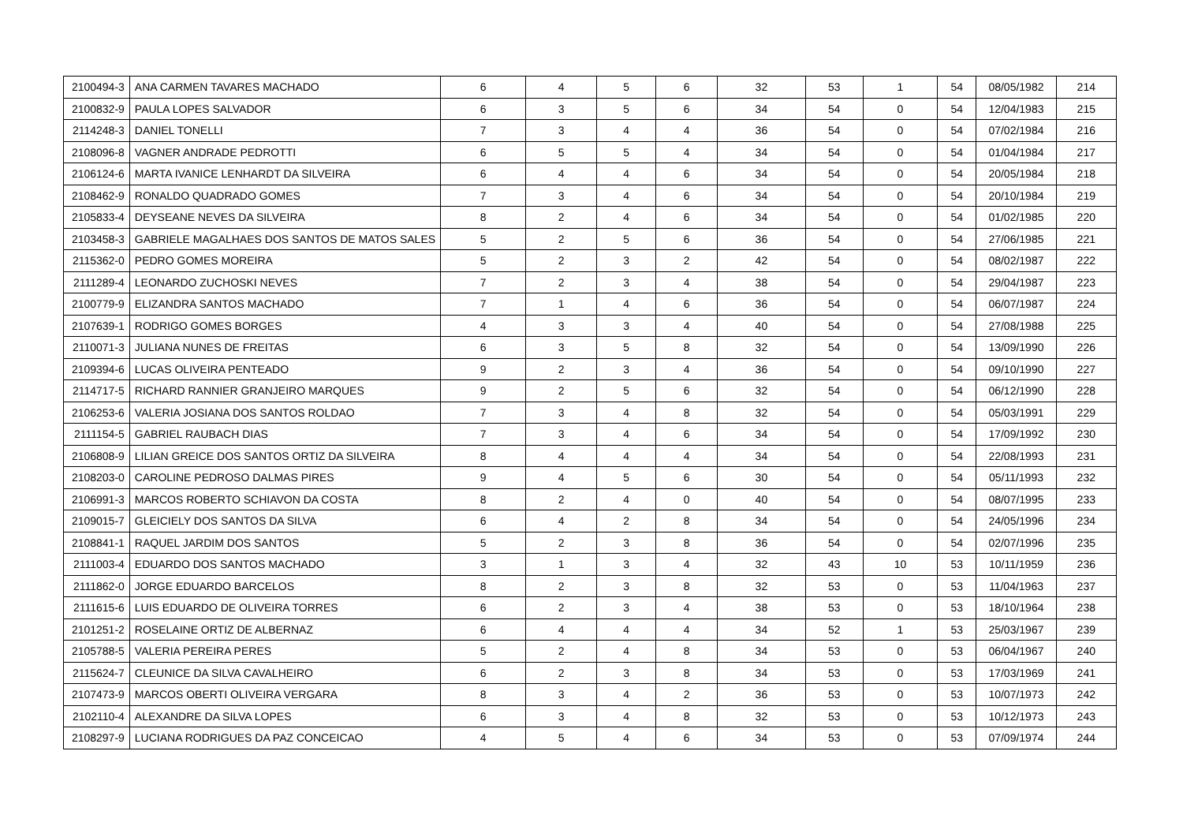| 2100494-3 | ANA CARMEN TAVARES MACHADO | 6 | 4 | 5 | 6 | 32 | 53 | 1 | 54 | 08/05/1982 | 214 |
| 2100832-9 | PAULA LOPES SALVADOR | 6 | 3 | 5 | 6 | 34 | 54 | 0 | 54 | 12/04/1983 | 215 |
| 2114248-3 | DANIEL TONELLI | 7 | 3 | 4 | 4 | 36 | 54 | 0 | 54 | 07/02/1984 | 216 |
| 2108096-8 | VAGNER ANDRADE PEDROTTI | 6 | 5 | 5 | 4 | 34 | 54 | 0 | 54 | 01/04/1984 | 217 |
| 2106124-6 | MARTA IVANICE LENHARDT DA SILVEIRA | 6 | 4 | 4 | 6 | 34 | 54 | 0 | 54 | 20/05/1984 | 218 |
| 2108462-9 | RONALDO QUADRADO GOMES | 7 | 3 | 4 | 6 | 34 | 54 | 0 | 54 | 20/10/1984 | 219 |
| 2105833-4 | DEYSEANE NEVES DA SILVEIRA | 8 | 2 | 4 | 6 | 34 | 54 | 0 | 54 | 01/02/1985 | 220 |
| 2103458-3 | GABRIELE MAGALHAES DOS SANTOS DE MATOS SALES | 5 | 2 | 5 | 6 | 36 | 54 | 0 | 54 | 27/06/1985 | 221 |
| 2115362-0 | PEDRO GOMES MOREIRA | 5 | 2 | 3 | 2 | 42 | 54 | 0 | 54 | 08/02/1987 | 222 |
| 2111289-4 | LEONARDO ZUCHOSKI NEVES | 7 | 2 | 3 | 4 | 38 | 54 | 0 | 54 | 29/04/1987 | 223 |
| 2100779-9 | ELIZANDRA SANTOS MACHADO | 7 | 1 | 4 | 6 | 36 | 54 | 0 | 54 | 06/07/1987 | 224 |
| 2107639-1 | RODRIGO GOMES BORGES | 4 | 3 | 3 | 4 | 40 | 54 | 0 | 54 | 27/08/1988 | 225 |
| 2110071-3 | JULIANA NUNES DE FREITAS | 6 | 3 | 5 | 8 | 32 | 54 | 0 | 54 | 13/09/1990 | 226 |
| 2109394-6 | LUCAS OLIVEIRA PENTEADO | 9 | 2 | 3 | 4 | 36 | 54 | 0 | 54 | 09/10/1990 | 227 |
| 2114717-5 | RICHARD RANNIER GRANJEIRO MARQUES | 9 | 2 | 5 | 6 | 32 | 54 | 0 | 54 | 06/12/1990 | 228 |
| 2106253-6 | VALERIA JOSIANA DOS SANTOS ROLDAO | 7 | 3 | 4 | 8 | 32 | 54 | 0 | 54 | 05/03/1991 | 229 |
| 2111154-5 | GABRIEL RAUBACH DIAS | 7 | 3 | 4 | 6 | 34 | 54 | 0 | 54 | 17/09/1992 | 230 |
| 2106808-9 | LILIAN GREICE DOS SANTOS ORTIZ DA SILVEIRA | 8 | 4 | 4 | 4 | 34 | 54 | 0 | 54 | 22/08/1993 | 231 |
| 2108203-0 | CAROLINE PEDROSO DALMAS PIRES | 9 | 4 | 5 | 6 | 30 | 54 | 0 | 54 | 05/11/1993 | 232 |
| 2106991-3 | MARCOS ROBERTO SCHIAVON DA COSTA | 8 | 2 | 4 | 0 | 40 | 54 | 0 | 54 | 08/07/1995 | 233 |
| 2109015-7 | GLEICIELY DOS SANTOS DA SILVA | 6 | 4 | 2 | 8 | 34 | 54 | 0 | 54 | 24/05/1996 | 234 |
| 2108841-1 | RAQUEL JARDIM DOS SANTOS | 5 | 2 | 3 | 8 | 36 | 54 | 0 | 54 | 02/07/1996 | 235 |
| 2111003-4 | EDUARDO DOS SANTOS MACHADO | 3 | 1 | 3 | 4 | 32 | 43 | 10 | 53 | 10/11/1959 | 236 |
| 2111862-0 | JORGE EDUARDO BARCELOS | 8 | 2 | 3 | 8 | 32 | 53 | 0 | 53 | 11/04/1963 | 237 |
| 2111615-6 | LUIS EDUARDO DE OLIVEIRA TORRES | 6 | 2 | 3 | 4 | 38 | 53 | 0 | 53 | 18/10/1964 | 238 |
| 2101251-2 | ROSELAINE ORTIZ DE ALBERNAZ | 6 | 4 | 4 | 4 | 34 | 52 | 1 | 53 | 25/03/1967 | 239 |
| 2105788-5 | VALERIA PEREIRA PERES | 5 | 2 | 4 | 8 | 34 | 53 | 0 | 53 | 06/04/1967 | 240 |
| 2115624-7 | CLEUNICE DA SILVA CAVALHEIRO | 6 | 2 | 3 | 8 | 34 | 53 | 0 | 53 | 17/03/1969 | 241 |
| 2107473-9 | MARCOS OBERTI OLIVEIRA VERGARA | 8 | 3 | 4 | 2 | 36 | 53 | 0 | 53 | 10/07/1973 | 242 |
| 2102110-4 | ALEXANDRE DA SILVA LOPES | 6 | 3 | 4 | 8 | 32 | 53 | 0 | 53 | 10/12/1973 | 243 |
| 2108297-9 | LUCIANA RODRIGUES DA PAZ CONCEICAO | 4 | 5 | 4 | 6 | 34 | 53 | 0 | 53 | 07/09/1974 | 244 |